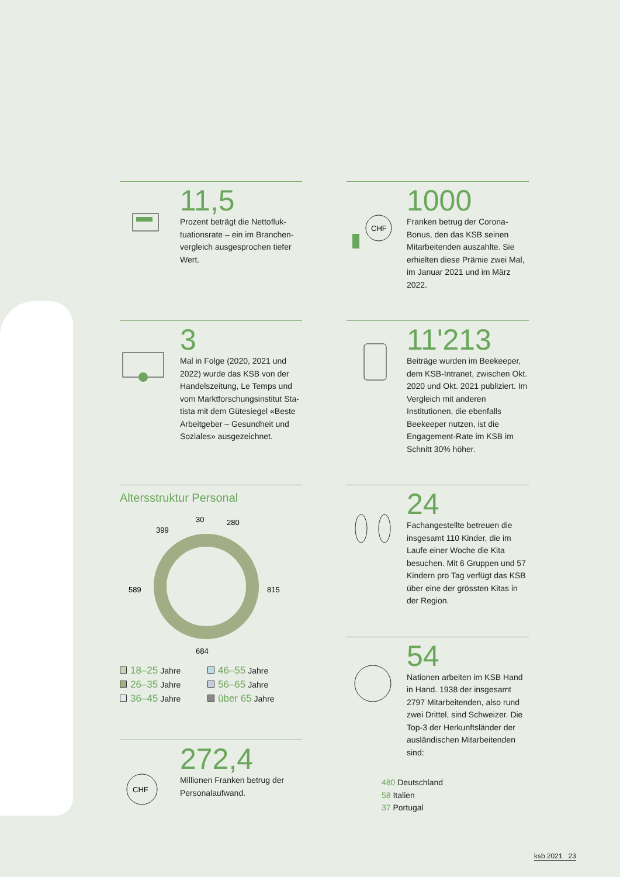11,5
Prozent beträgt die Nettofluk­tuationsrate – ein im Branchen­vergleich ausgesprochen tiefer Wert.
CHF
1000
Franken betrug der Corona-Bonus, den das KSB seinen Mitarbeiten­den auszahlte. Sie erhielten diese Prämie zwei Mal, im Januar 2021 und im März 2022.
3
Mal in Folge (2020, 2021 und 2022) wurde das KSB von der Handelszeitung, Le Temps und vom Marktforschungsinstitut Sta­tista mit dem Gütesiegel «Beste Arbeitgeber – Gesundheit und Soziales» ausgezeichnet.
11'213
Beiträge wurden im Beekeeper, dem KSB-Intranet, zwischen Okt. 2020 und Okt. 2021 publiziert. Im Vergleich mit anderen Institutionen, die ebenfalls Beekeeper nutzen, ist die Engagement-Rate im KSB im Schnitt 30% höher.
Altersstruktur Personal
30
280
399
589
815
684
18–25 Jahre
46–55 Jahre
26–35 Jahre
56–65 Jahre
36–45 Jahre
über 65 Jahre
CHF
272,4
Millionen Franken betrug der Personalaufwand.
24
Fachangestellte betreuen die insgesamt 110 Kinder, die im Lau­fe einer Woche die Kita besuchen. Mit 6 Gruppen und 57 Kindern pro Tag verfügt das KSB über eine der grössten Kitas in der Region.
54
Nationen arbeiten im KSB Hand in Hand. 1938 der insgesamt 2797 Mitarbeitenden, also rund zwei Drittel, sind Schweizer. Die Top-3 der Herkunftsländer der ausländi­schen Mitarbeitenden sind:
480 Deutschland
58 Italien
37 Portugal
ksb 2021 23